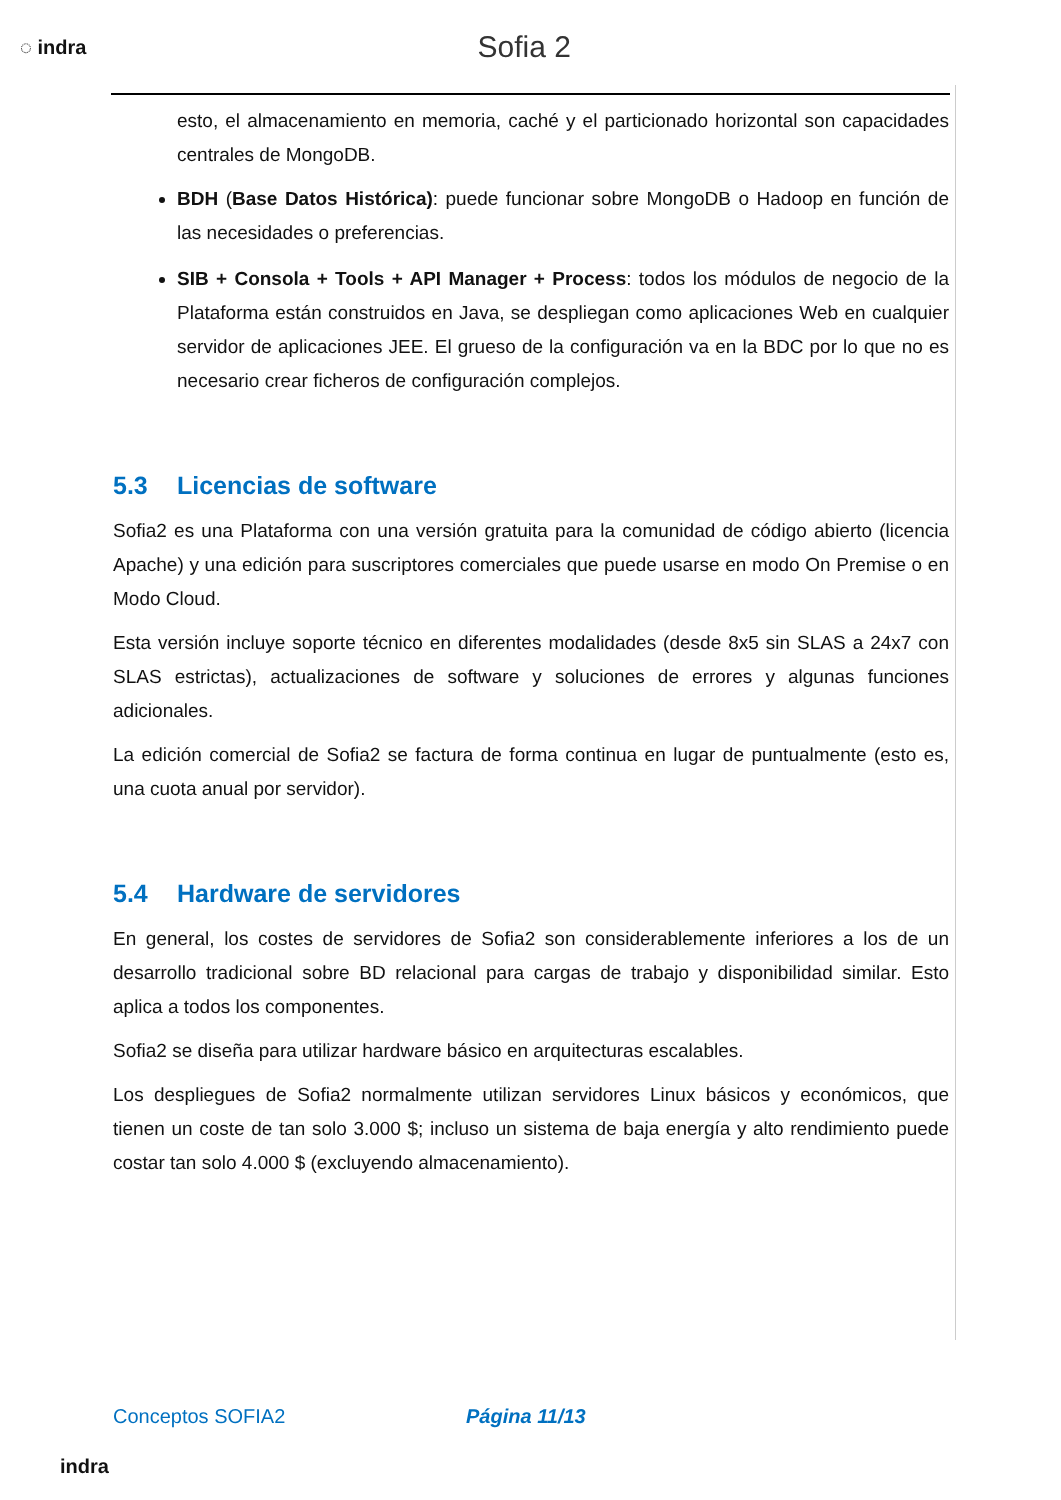◌ indra
Sofia 2
esto, el almacenamiento en memoria, caché y el particionado horizontal son capacidades centrales de MongoDB.
BDH (Base Datos Histórica): puede funcionar sobre MongoDB o Hadoop en función de las necesidades o preferencias.
SIB + Consola + Tools + API Manager + Process: todos los módulos de negocio de la Plataforma están construidos en Java, se despliegan como aplicaciones Web en cualquier servidor de aplicaciones JEE. El grueso de la configuración va en la BDC por lo que no es necesario crear ficheros de configuración complejos.
5.3 Licencias de software
Sofia2 es una Plataforma con una versión gratuita para la comunidad de código abierto (licencia Apache) y una edición para suscriptores comerciales que puede usarse en modo On Premise o en Modo Cloud.
Esta versión incluye soporte técnico en diferentes modalidades (desde 8x5 sin SLAS a 24x7 con SLAS estrictas), actualizaciones de software y soluciones de errores y algunas funciones adicionales.
La edición comercial de Sofia2 se factura de forma continua en lugar de puntualmente (esto es, una cuota anual por servidor).
5.4 Hardware de servidores
En general, los costes de servidores de Sofia2 son considerablemente inferiores a los de un desarrollo tradicional sobre BD relacional para cargas de trabajo y disponibilidad similar. Esto aplica a todos los componentes.
Sofia2 se diseña para utilizar hardware básico en arquitecturas escalables.
Los despliegues de Sofia2 normalmente utilizan servidores Linux básicos y económicos, que tienen un coste de tan solo 3.000 $; incluso un sistema de baja energía y alto rendimiento puede costar tan solo 4.000 $ (excluyendo almacenamiento).
Conceptos SOFIA2 Página 11/13
indra